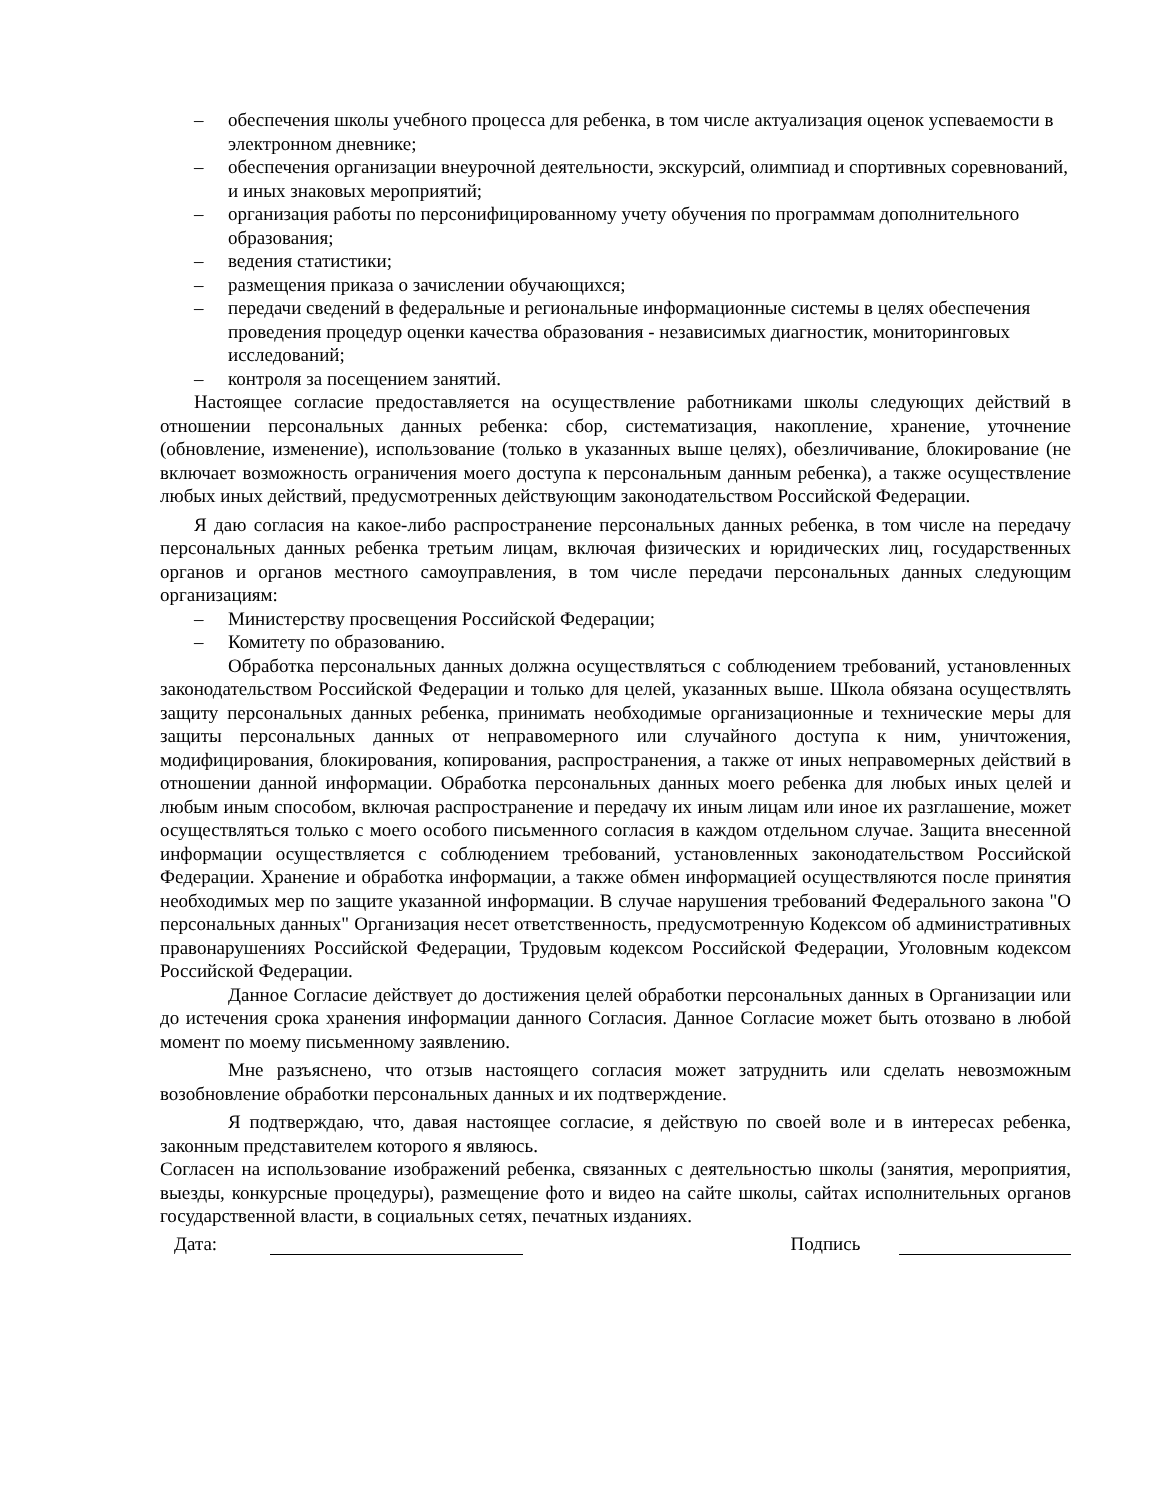– обеспечения школы учебного процесса для ребенка, в том числе актуализация оценок успеваемости в электронном дневнике;
– обеспечения организации внеурочной деятельности, экскурсий, олимпиад и спортивных соревнований, и иных знаковых мероприятий;
– организация работы по персонифицированному учету обучения по программам дополнительного образования;
– ведения статистики;
– размещения приказа о зачислении обучающихся;
– передачи сведений в федеральные и региональные информационные системы в целях обеспечения проведения процедур оценки качества образования - независимых диагностик, мониторинговых исследований;
– контроля за посещением занятий.
Настоящее согласие предоставляется на осуществление работниками школы следующих действий в отношении персональных данных ребенка: сбор, систематизация, накопление, хранение, уточнение (обновление, изменение), использование (только в указанных выше целях), обезличивание, блокирование (не включает возможность ограничения моего доступа к персональным данным ребенка), а также осуществление любых иных действий, предусмотренных действующим законодательством Российской Федерации.
Я даю согласия на какое-либо распространение персональных данных ребенка, в том числе на передачу персональных данных ребенка третьим лицам, включая физических и юридических лиц, государственных органов и органов местного самоуправления, в том числе передачи персональных данных следующим организациям:
– Министерству просвещения Российской Федерации;
– Комитету по образованию.
Обработка персональных данных должна осуществляться с соблюдением требований, установленных законодательством Российской Федерации и только для целей, указанных выше. Школа обязана осуществлять защиту персональных данных ребенка, принимать необходимые организационные и технические меры для защиты персональных данных от неправомерного или случайного доступа к ним, уничтожения, модифицирования, блокирования, копирования, распространения, а также от иных неправомерных действий в отношении данной информации. Обработка персональных данных моего ребенка для любых иных целей и любым иным способом, включая распространение и передачу их иным лицам или иное их разглашение, может осуществляться только с моего особого письменного согласия в каждом отдельном случае. Защита внесенной информации осуществляется с соблюдением требований, установленных законодательством Российской Федерации. Хранение и обработка информации, а также обмен информацией осуществляются после принятия необходимых мер по защите указанной информации. В случае нарушения требований Федерального закона "О персональных данных" Организация несет ответственность, предусмотренную Кодексом об административных правонарушениях Российской Федерации, Трудовым кодексом Российской Федерации, Уголовным кодексом Российской Федерации.
Данное Согласие действует до достижения целей обработки персональных данных в Организации или до истечения срока хранения информации данного Согласия. Данное Согласие может быть отозвано в любой момент по моему письменному заявлению.
Мне разъяснено, что отзыв настоящего согласия может затруднить или сделать невозможным возобновление обработки персональных данных и их подтверждение.
Я подтверждаю, что, давая настоящее согласие, я действую по своей воле и в интересах ребенка, законным представителем которого я являюсь.
Согласен на использование изображений ребенка, связанных с деятельностью школы (занятия, мероприятия, выезды, конкурсные процедуры), размещение фото и видео на сайте школы, сайтах исполнительных органов государственной власти, в социальных сетях, печатных изданиях.
Дата: Подпись